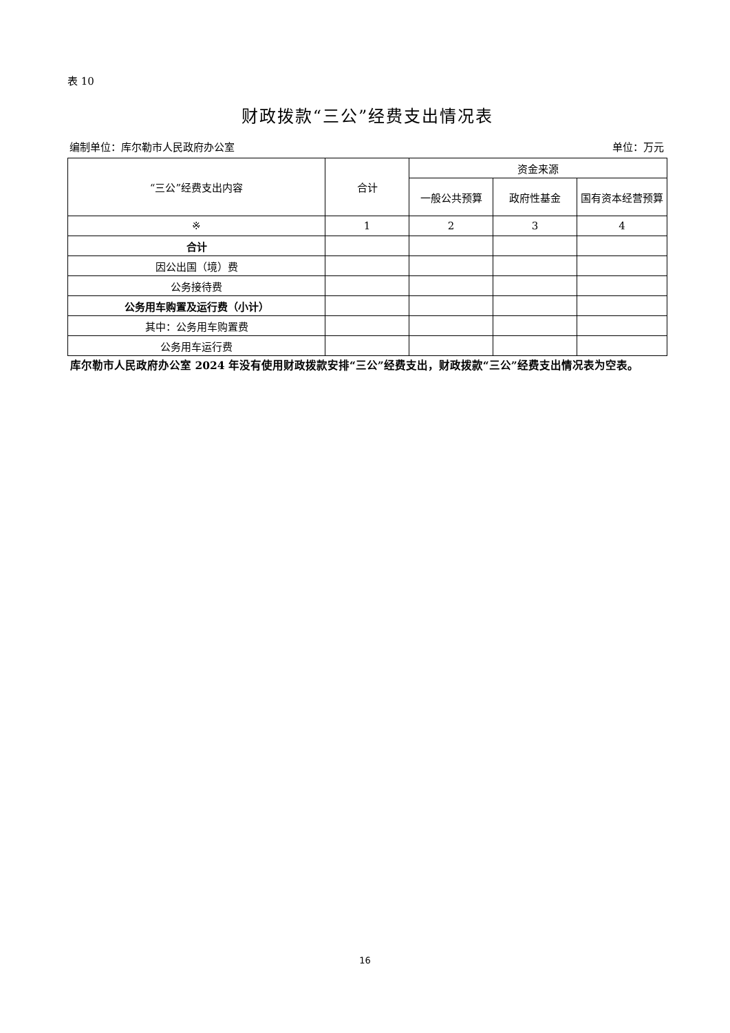表 10
财政拨款“三公”经费支出情况表
编制单位：库尔勒市人民政府办公室 单位：万元
| “三公”经费支出内容 | 合计 | 资金来源 | | |
| --- | --- | --- | --- | --- |
| | | 一般公共预算 | 政府性基金 | 国有资本经营预算 |
| ※ | 1 | 2 | 3 | 4 |
| 合计 | | | | |
| 因公出国（境）费 | | | | |
| 公务接待费 | | | | |
| 公务用车购置及运行费（小计） | | | | |
| 其中：公务用车购置费 | | | | |
| 公务用车运行费 | | | | |
库尔勒市人民政府办公室 2024 年没有使用财政拨款安排“三公”经费支出，财政拨款“三公”经费支出情况表为空表。
16